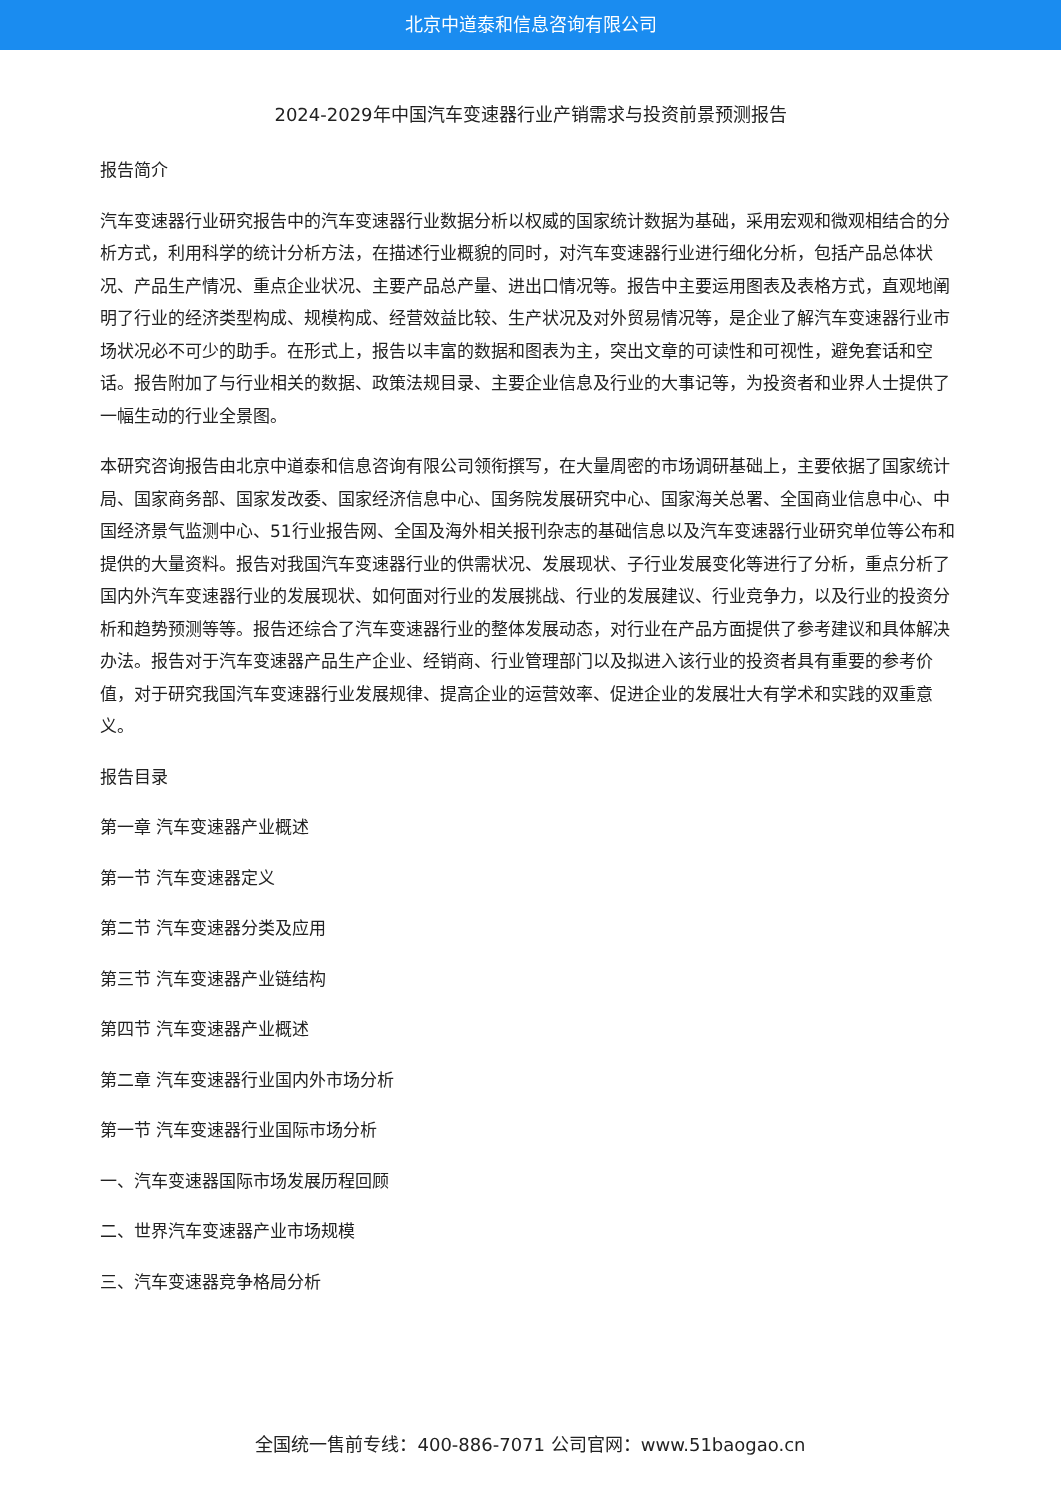北京中道泰和信息咨询有限公司
2024-2029年中国汽车变速器行业产销需求与投资前景预测报告
报告简介
汽车变速器行业研究报告中的汽车变速器行业数据分析以权威的国家统计数据为基础，采用宏观和微观相结合的分析方式，利用科学的统计分析方法，在描述行业概貌的同时，对汽车变速器行业进行细化分析，包括产品总体状况、产品生产情况、重点企业状况、主要产品总产量、进出口情况等。报告中主要运用图表及表格方式，直观地阐明了行业的经济类型构成、规模构成、经营效益比较、生产状况及对外贸易情况等，是企业了解汽车变速器行业市场状况必不可少的助手。在形式上，报告以丰富的数据和图表为主，突出文章的可读性和可视性，避免套话和空话。报告附加了与行业相关的数据、政策法规目录、主要企业信息及行业的大事记等，为投资者和业界人士提供了一幅生动的行业全景图。
本研究咨询报告由北京中道泰和信息咨询有限公司领衔撰写，在大量周密的市场调研基础上，主要依据了国家统计局、国家商务部、国家发改委、国家经济信息中心、国务院发展研究中心、国家海关总署、全国商业信息中心、中国经济景气监测中心、51行业报告网、全国及海外相关报刊杂志的基础信息以及汽车变速器行业研究单位等公布和提供的大量资料。报告对我国汽车变速器行业的供需状况、发展现状、子行业发展变化等进行了分析，重点分析了国内外汽车变速器行业的发展现状、如何面对行业的发展挑战、行业的发展建议、行业竞争力，以及行业的投资分析和趋势预测等等。报告还综合了汽车变速器行业的整体发展动态，对行业在产品方面提供了参考建议和具体解决办法。报告对于汽车变速器产品生产企业、经销商、行业管理部门以及拟进入该行业的投资者具有重要的参考价值，对于研究我国汽车变速器行业发展规律、提高企业的运营效率、促进企业的发展壮大有学术和实践的双重意义。
报告目录
第一章 汽车变速器产业概述
第一节 汽车变速器定义
第二节 汽车变速器分类及应用
第三节 汽车变速器产业链结构
第四节 汽车变速器产业概述
第二章 汽车变速器行业国内外市场分析
第一节 汽车变速器行业国际市场分析
一、汽车变速器国际市场发展历程回顾
二、世界汽车变速器产业市场规模
三、汽车变速器竞争格局分析
全国统一售前专线：400-886-7071 公司官网：www.51baogao.cn